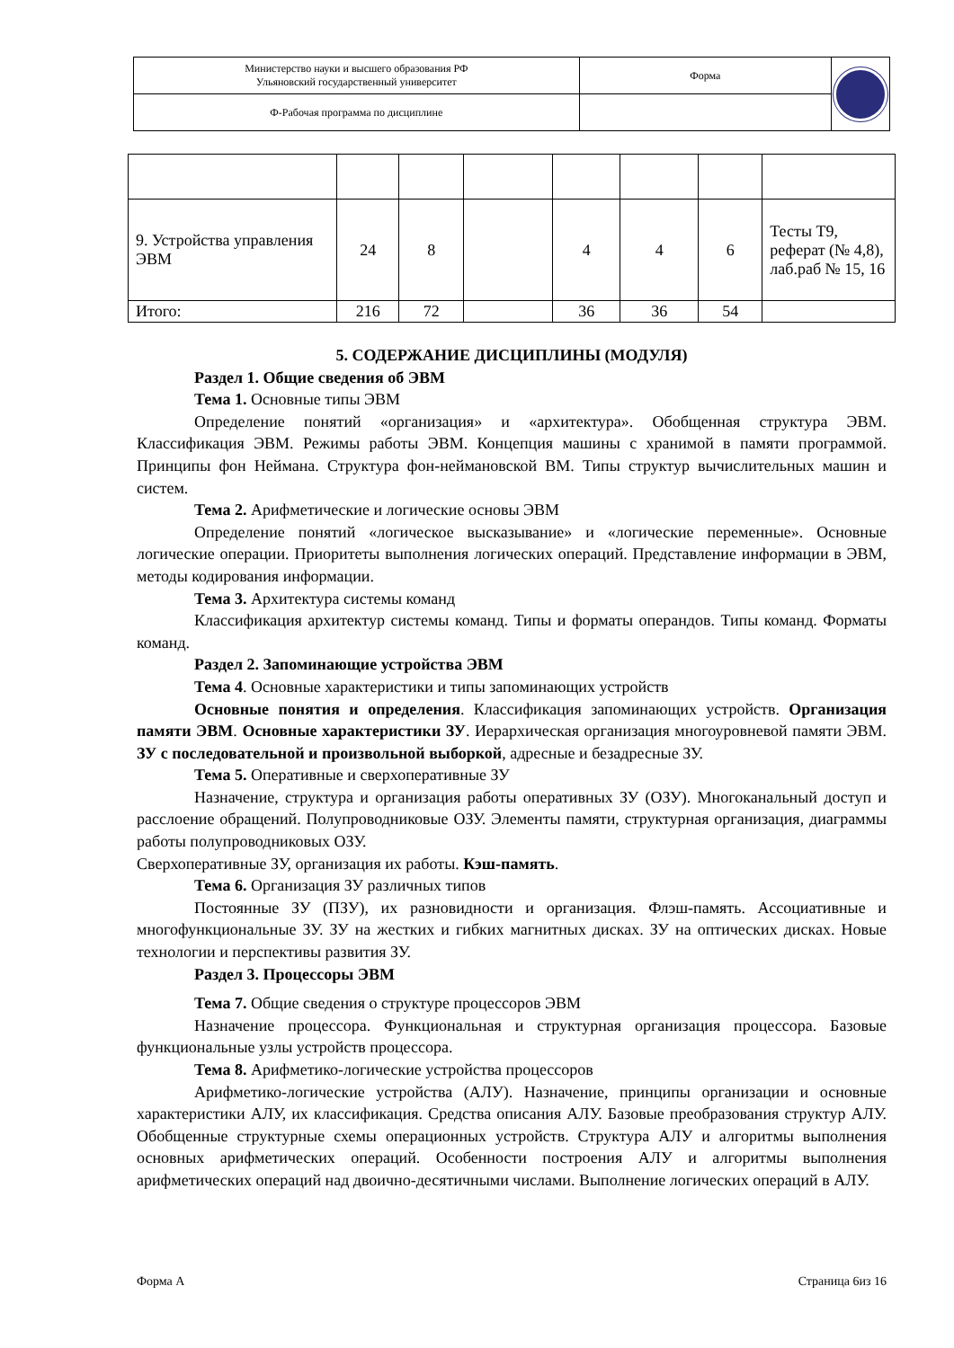| Министерство науки и высшего образования РФ Ульяновский государственный университет | Форма | |
| Ф-Рабочая программа по дисциплине | | |
| 9. Устройства управления ЭВМ | 24 | 8 | | 4 | 4 | 6 | Тесты Т9, реферат (№ 4,8), лаб.раб № 15, 16 |
| Итого: | 216 | 72 | | 36 | 36 | 54 | |
5. СОДЕРЖАНИЕ ДИСЦИПЛИНЫ (МОДУЛЯ)
Раздел 1. Общие сведения об ЭВМ
Тема 1. Основные типы ЭВМ
Определение понятий «организация» и «архитектура». Обобщенная структура ЭВМ. Классификация ЭВМ. Режимы работы ЭВМ. Концепция машины с хранимой в памяти программой. Принципы фон Неймана. Структура фон-неймановской ВМ. Типы структур вычислительных машин и систем.
Тема 2. Арифметические и логические основы ЭВМ
Определение понятий «логическое высказывание» и «логические переменные». Основные логические операции. Приоритеты выполнения логических операций. Представление информации в ЭВМ, методы кодирования информации.
Тема 3. Архитектура системы команд
Классификация архитектур системы команд. Типы и форматы операндов. Типы команд. Форматы команд.
Раздел 2. Запоминающие устройства ЭВМ
Тема 4. Основные характеристики и типы запоминающих устройств
Основные понятия и определения. Классификация запоминающих устройств. Организация памяти ЭВМ. Основные характеристики ЗУ. Иерархическая организация многоуровневой памяти ЭВМ. ЗУ с последовательной и произвольной выборкой, адресные и безадресные ЗУ.
Тема 5. Оперативные и сверхоперативные ЗУ
Назначение, структура и организация работы оперативных ЗУ (ОЗУ). Многоканальный доступ и расслоение обращений. Полупроводниковые ОЗУ. Элементы памяти, структурная организация, диаграммы работы полупроводниковых ОЗУ.
Сверхоперативные ЗУ, организация их работы. Кэш-память.
Тема 6. Организация ЗУ различных типов
Постоянные ЗУ (ПЗУ), их разновидности и организация. Флэш-память. Ассоциативные и многофункциональные ЗУ. ЗУ на жестких и гибких магнитных дисках. ЗУ на оптических дисках. Новые технологии и перспективы развития ЗУ.
Раздел 3. Процессоры ЭВМ
Тема 7. Общие сведения о структуре процессоров ЭВМ
Назначение процессора. Функциональная и структурная организация процессора. Базовые функциональные узлы устройств процессора.
Тема 8. Арифметико-логические устройства процессоров
Арифметико-логические устройства (АЛУ). Назначение, принципы организации и основные характеристики АЛУ, их классификация. Средства описания АЛУ. Базовые преобразования структур АЛУ. Обобщенные структурные схемы операционных устройств. Структура АЛУ и алгоритмы выполнения основных арифметических операций. Особенности построения АЛУ и алгоритмы выполнения арифметических операций над двоично-десятичными числами. Выполнение логических операций в АЛУ.
Форма А Страница 6из 16